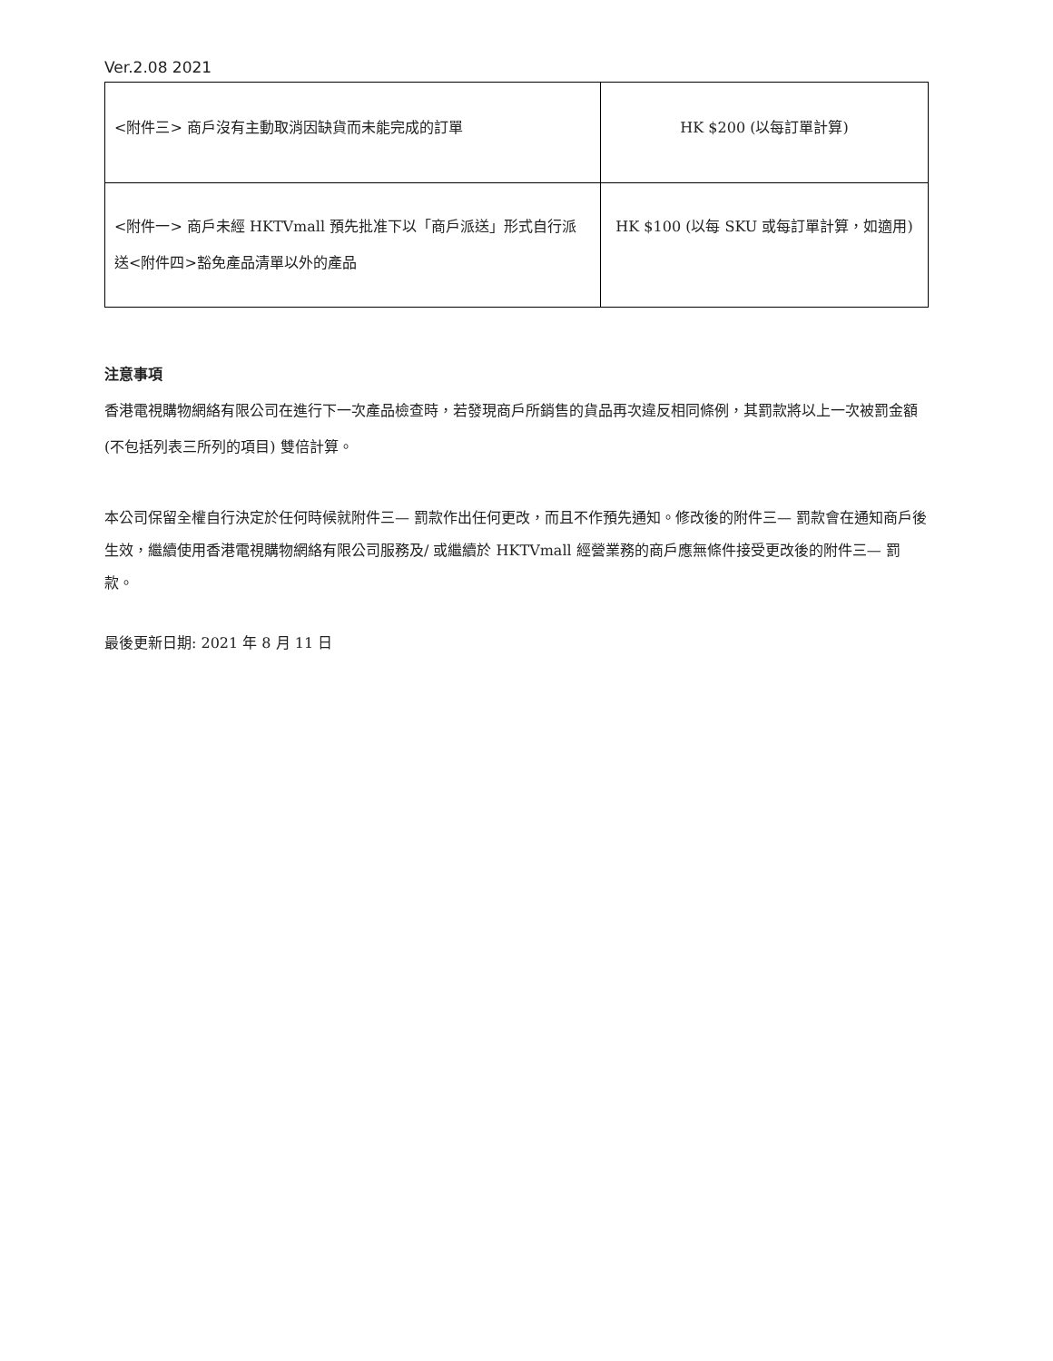Ver.2.08 2021
| <附件三> 商戶沒有主動取消因缺貨而未能完成的訂單 | HK $200 (以每訂單計算) |
| <附件一> 商戶未經 HKTVmall 預先批准下以「商戶派送」形式自行派送<附件四>豁免產品清單以外的產品 | HK $100 (以每 SKU 或每訂單計算，如適用) |
注意事項
香港電視購物網絡有限公司在進行下一次產品檢查時，若發現商戶所銷售的貨品再次違反相同條例，其罰款將以上一次被罰金額 (不包括列表三所列的項目) 雙倍計算。
本公司保留全權自行決定於任何時候就附件三— 罰款作出任何更改，而且不作預先通知。修改後的附件三— 罰款會在通知商戶後生效，繼續使用香港電視購物網絡有限公司服務及/ 或繼續於 HKTVmall 經營業務的商戶應無條件接受更改後的附件三— 罰款。
最後更新日期: 2021 年 8 月 11 日